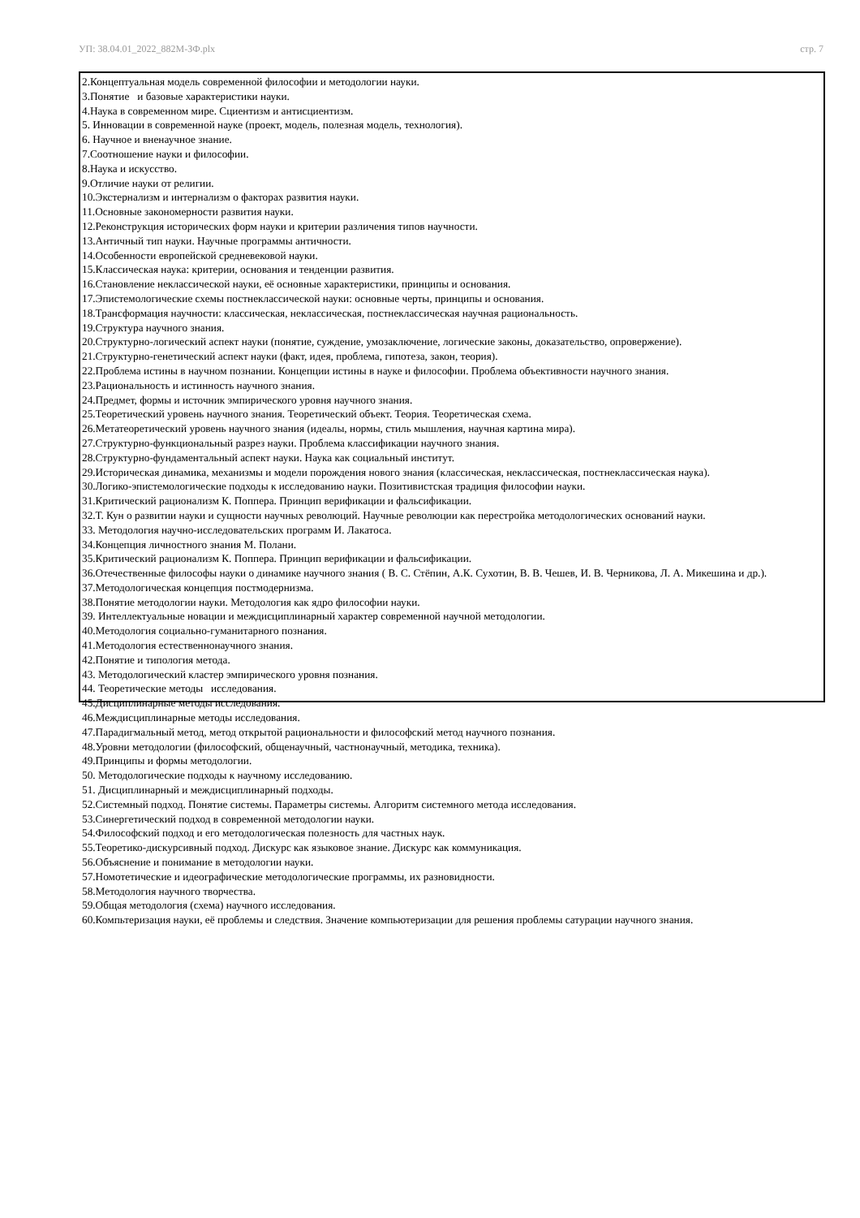УП: 38.04.01_2022_882М-ЗФ.plx стр. 7
2.Концептуальная модель современной философии и методологии науки.
3.Понятие и базовые характеристики науки.
4.Наука в современном мире. Сциентизм и антисциентизм.
5. Инновации в современной науке (проект, модель, полезная модель, технология).
6. Научное и вненаучное знание.
7.Соотношение науки и философии.
8.Наука и искусство.
9.Отличие науки от религии.
10.Экстернализм и интернализм о факторах развития науки.
11.Основные закономерности развития науки.
12.Реконструкция исторических форм науки и критерии различения типов научности.
13.Античный тип науки. Научные программы античности.
14.Особенности европейской средневековой науки.
15.Классическая наука: критерии, основания и тенденции развития.
16.Становление неклассической науки, её основные характеристики, принципы и основания.
17.Эпистемологические схемы постнеклассической науки: основные черты, принципы и основания.
18.Трансформация научности: классическая, неклассическая, постнеклассическая научная рациональность.
19.Структура научного знания.
20.Структурно-логический аспект науки (понятие, суждение, умозаключение, логические законы, доказательство, опровержение).
21.Структурно-генетический аспект науки (факт, идея, проблема, гипотеза, закон, теория).
22.Проблема истины в научном познании. Концепции истины в науке и философии. Проблема объективности научного знания.
23.Рациональность и истинность научного знания.
24.Предмет, формы и источник эмпирического уровня научного знания.
25.Теоретический уровень научного знания. Теоретический объект. Теория. Теоретическая схема.
26.Метатеоретический уровень научного знания (идеалы, нормы, стиль мышления, научная картина мира).
27.Структурно-функциональный разрез науки. Проблема классификации научного знания.
28.Структурно-фундаментальный аспект науки. Наука как социальный институт.
29.Историческая динамика, механизмы и модели порождения нового знания (классическая, неклассическая, постнеклассическая наука).
30.Логико-эпистемологические подходы к исследованию науки. Позитивистская традиция философии науки.
31.Критический рационализм К. Поппера. Принцип верификации и фальсификации.
32.Т. Кун о развитии науки и сущности научных революций. Научные революции как перестройка методологических оснований науки.
33. Методология научно-исследовательских программ И. Лакатоса.
34.Концепция личностного знания М. Полани.
35.Критический рационализм К. Поппера. Принцип верификации и фальсификации.
36.Отечественные философы науки о динамике научного знания ( В. С. Стёпин, А.К. Сухотин, В. В. Чешев, И. В. Черникова, Л. А. Микешина и др.).
37.Методологическая концепция постмодернизма.
38.Понятие методологии науки. Методология как ядро философии науки.
39. Интеллектуальные новации и междисциплинарный характер современной научной методологии.
40.Методология социально-гуманитарного познания.
41.Методология естественнонаучного знания.
42.Понятие и типология метода.
43. Методологический кластер эмпирического уровня познания.
44. Теоретические методы исследования.
45.Дисциплинарные методы исследования.
46.Междисциплинарные методы исследования.
47.Парадигмальный метод, метод открытой рациональности и философский метод научного познания.
48.Уровни методологии (философский, общенаучный, частнонаучный, методика, техника).
49.Принципы и формы методологии.
50. Методологические подходы к научному исследованию.
51. Дисциплинарный и междисциплинарный подходы.
52.Системный подход. Понятие системы. Параметры системы. Алгоритм системного метода исследования.
53.Синергетический подход в современной методологии науки.
54.Философский подход и его методологическая полезность для частных наук.
55.Теоретико-дискурсивный подход. Дискурс как языковое знание. Дискурс как коммуникация.
56.Объяснение и понимание в методологии науки.
57.Номотетические и идеографические методологические программы, их разновидности.
58.Методология научного творчества.
59.Общая методология (схема) научного исследования.
60.Компьтеризация науки, её проблемы и следствия. Значение компьютеризации для решения проблемы сатурации научного знания.